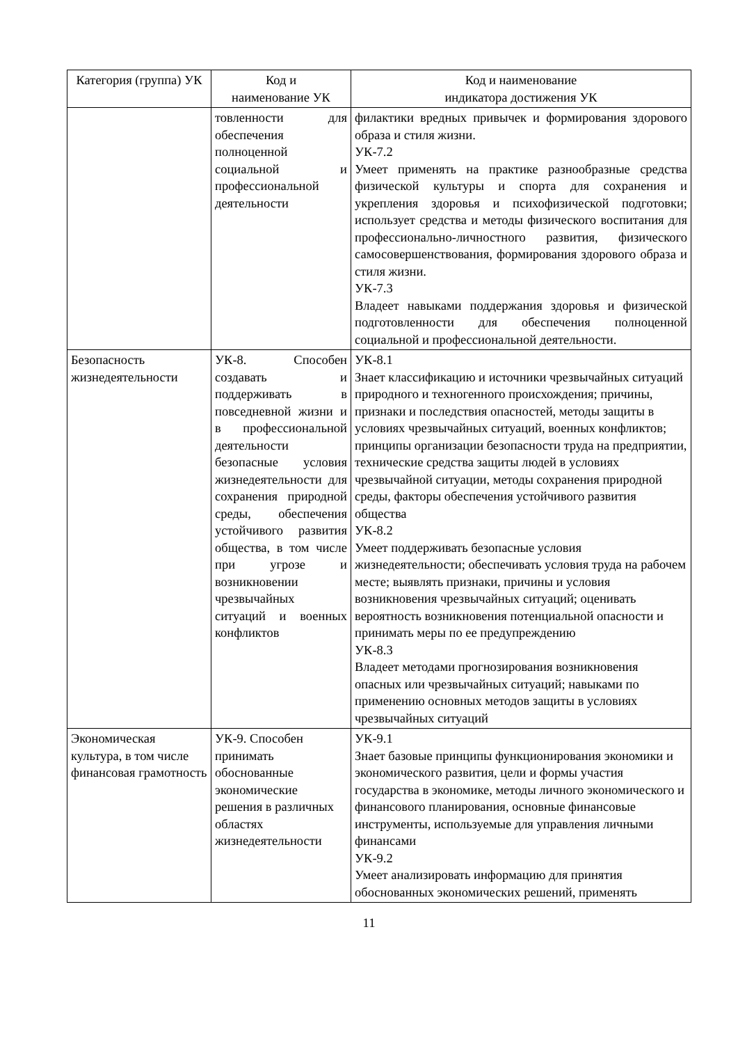| Категория (группа) УК | Код и наименование УК | Код и наименование индикатора достижения УК |
| --- | --- | --- |
| | товленности для обеспечения полноценной социальной и профессиональной деятельности | филактики вредных привычек и формирования здорового образа и стиля жизни. УК-7.2 Умеет применять на практике разнообразные средства физической культуры и спорта для сохранения и укрепления здоровья и психофизической подготовки; использует средства и методы физического воспитания для профессионально-личностного развития, физического самосовершенствования, формирования здорового образа и стиля жизни. УК-7.3 Владеет навыками поддержания здоровья и физической подготовленности для обеспечения полноценной социальной и профессиональной деятельности. |
| Безопасность жизнедеятельности | УК-8. Способен создавать и поддерживать в повседневной жизни и в профессиональной деятельности безопасные условия жизнедеятельности для сохранения природной среды, обеспечения устойчивого развития общества, в том числе при угрозе и возникновении чрезвычайных ситуаций и военных конфликтов | УК-8.1 Знает классификацию и источники чрезвычайных ситуаций природного и техногенного происхождения; причины, признаки и последствия опасностей, методы защиты в условиях чрезвычайных ситуаций, военных конфликтов; принципы организации безопасности труда на предприятии, технические средства защиты людей в условиях чрезвычайной ситуации, методы сохранения природной среды, факторы обеспечения устойчивого развития общества УК-8.2 Умеет поддерживать безопасные условия жизнедеятельности; обеспечивать условия труда на рабочем месте; выявлять признаки, причины и условия возникновения чрезвычайных ситуаций; оценивать вероятность возникновения потенциальной опасности и принимать меры по ее предупреждению УК-8.3 Владеет методами прогнозирования возникновения опасных или чрезвычайных ситуаций; навыками по применению основных методов защиты в условиях чрезвычайных ситуаций |
| Экономическая культура, в том числе финансовая грамотность | УК-9. Способен принимать обоснованные экономические решения в различных областях жизнедеятельности | УК-9.1 Знает базовые принципы функционирования экономики и экономического развития, цели и формы участия государства в экономике, методы личного экономического и финансового планирования, основные финансовые инструменты, используемые для управления личными финансами УК-9.2 Умеет анализировать информацию для принятия обоснованных экономических решений, применять |
11